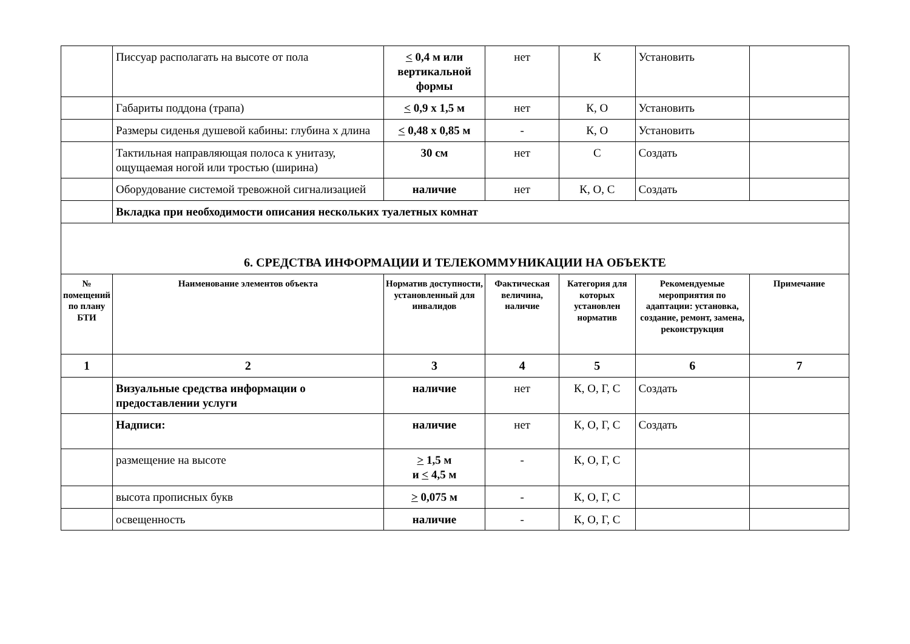| | Писсуар располагать на высоте от пола | < 0,4 м или вертикальной формы | нет | К | Установить | |
| | Габариты поддона (трапа) | < 0,9 x 1,5 м | нет | К, О | Установить | |
| | Размеры сиденья душевой кабины: глубина x длина | < 0,48 x 0,85 м | - | К, О | Установить | |
| | Тактильная направляющая полоса к унитазу, ощущаемая ногой или тростью (ширина) | 30 см | нет | С | Создать | |
| | Оборудование системой тревожной сигнализацией | наличие | нет | К, О, С | Создать | |
| | Вкладка при необходимости описания нескольких туалетных комнат | | | | | |
| 6. СРЕДСТВА ИНФОРМАЦИИ И ТЕЛЕКОММУНИКАЦИИ НА ОБЪЕКТЕ | | | | | | |
| № помещений по плану БТИ | Наименование элементов объекта | Норматив доступности, установленный для инвалидов | Фактическая величина, наличие | Категория для которых установлен норматив | Рекомендуемые мероприятия по адаптации: установка, создание, ремонт, замена, реконструкция | Примечание |
| 1 | 2 | 3 | 4 | 5 | 6 | 7 |
| | Визуальные средства информации о предоставлении услуги | наличие | нет | К, О, Г, С | Создать | |
| | Надписи: | наличие | нет | К, О, Г, С | Создать | |
| | размещение на высоте | > 1,5 м и < 4,5 м | - | К, О, Г, С | | |
| | высота прописных букв | > 0,075 м | - | К, О, Г, С | | |
| | освещенность | наличие | - | К, О, Г, С | | |